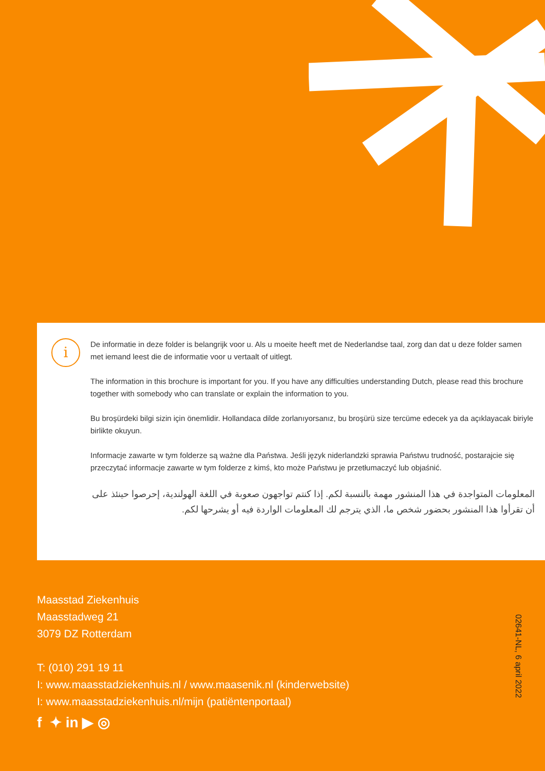i
De informatie in deze folder is belangrijk voor u. Als u moeite heeft met de Nederlandse taal, zorg dan dat u deze folder samen met iemand leest die de informatie voor u vertaalt of uitlegt.
The information in this brochure is important for you. If you have any difficulties understanding Dutch, please read this brochure together with somebody who can translate or explain the information to you.
Bu broşürdeki bilgi sizin için önemlidir. Hollandaca dilde zorlanıyorsanız, bu broşürü size tercüme edecek ya da açıklayacak biriyle birlikte okuyun.
Informacje zawarte w tym folderze są ważne dla Państwa. Jeśli język niderlandzki sprawia Państwu trudność, postarajcie się przeczytać informacje zawarte w tym folderze z kimś, kto może Państwu je przetłumaczyć lub objaśnić.
المعلومات المتواجدة في هذا المنشور مهمة بالنسبة لكم. إذا كنتم تواجهون صعوبة في اللغة الهولندية، إحرصوا حينئذ على أن تقرأوا هذا المنشور بحضور شخص ما، الذي يترجم لك المعلومات الواردة فيه أو يشرحها لكم.
Maasstad Ziekenhuis
Maasstadweg 21
3079 DZ Rotterdam
T: (010) 291 19 11
I: www.maasstadziekenhuis.nl / www.maasenik.nl (kinderwebsite)
I: www.maasstadziekenhuis.nl/mijn (patiëntenportaal)
f ✦ in ▶ ◎
02641-NL, 6 april 2022